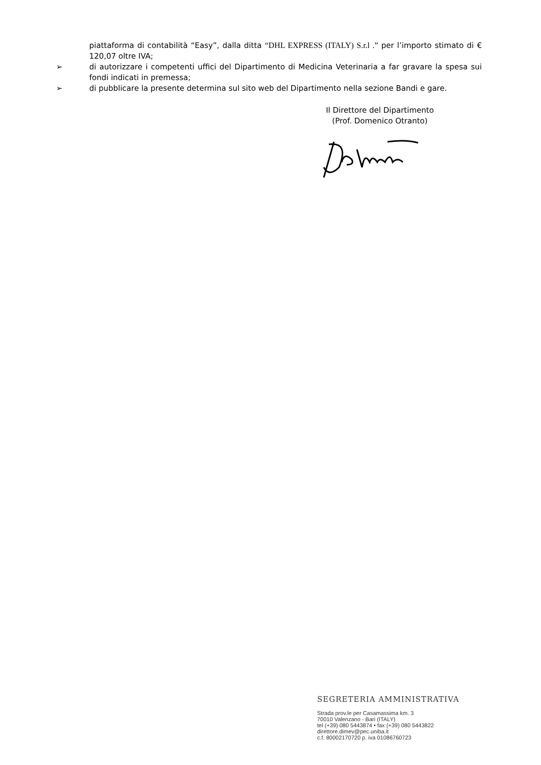piattaforma di contabilità “Easy”, dalla ditta “DHL EXPRESS (ITALY) S.r.l .” per l’importo stimato di € 120,07 oltre IVA;
➢ di autorizzare i competenti uffici del Dipartimento di Medicina Veterinaria a far gravare la spesa sui fondi indicati in premessa;
➢ di pubblicare la presente determina sul sito web del Dipartimento nella sezione Bandi e gare.
Il Direttore del Dipartimento
(Prof. Domenico Otranto)
SEGRETERIA AMMINISTRATIVA
Strada prov.le per Casamassima km. 3
70010 Valenzano - Bari (ITALY)
tel (+39) 080 5443874 • fax (+39) 080 5443822
direttore.dimev@pec.uniba.it
c.f. 80002170720 p. iva 01086760723